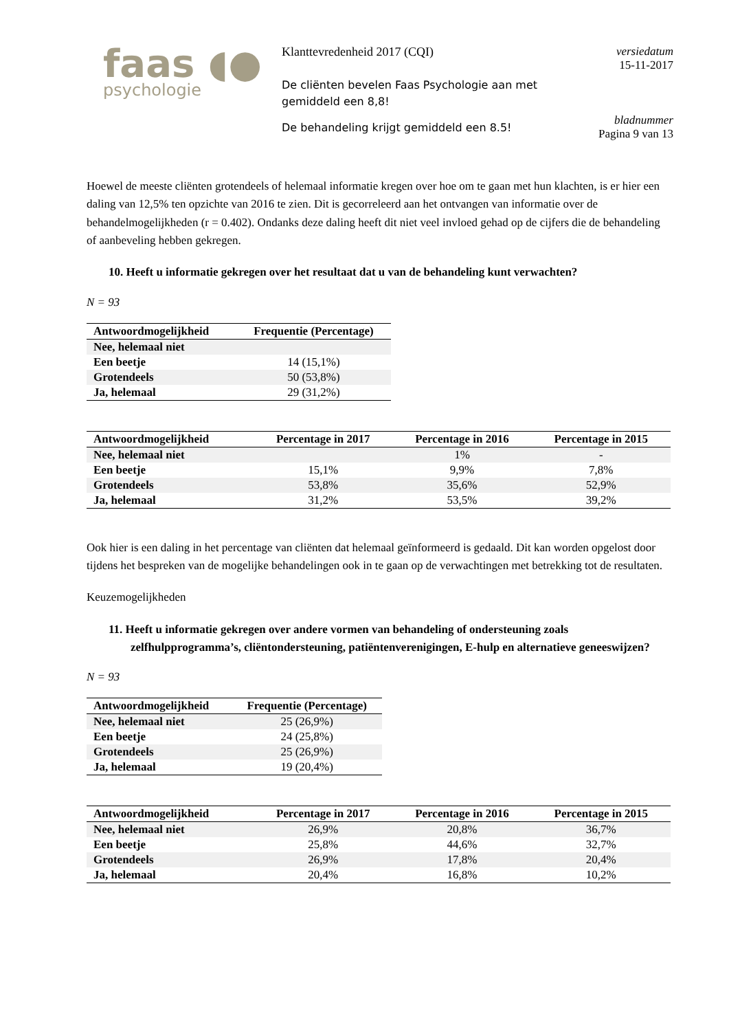faas ◖●
psychologie
Klanttevredenheid 2017 (CQI)
De cliënten bevelen Faas Psychologie aan met gemiddeld een 8,8!
De behandeling krijgt gemiddeld een 8.5!
versiedatum
15-11-2017
bladnummer
Pagina 9 van 13
Hoewel de meeste cliënten grotendeels of helemaal informatie kregen over hoe om te gaan met hun klachten, is er hier een daling van 12,5% ten opzichte van 2016 te zien. Dit is gecorreleerd aan het ontvangen van informatie over de behandelmogelijkheden (r = 0.402). Ondanks deze daling heeft dit niet veel invloed gehad op de cijfers die de behandeling of aanbeveling hebben gekregen.
10. Heeft u informatie gekregen over het resultaat dat u van de behandeling kunt verwachten?
N = 93
| Antwoordmogelijkheid | Frequentie (Percentage) |
| --- | --- |
| Nee, helemaal niet | |
| Een beetje | 14 (15,1%) |
| Grotendeels | 50 (53,8%) |
| Ja, helemaal | 29 (31,2%) |
| Antwoordmogelijkheid | Percentage in 2017 | Percentage in 2016 | Percentage in 2015 |
| --- | --- | --- | --- |
| Nee, helemaal niet | | 1% | - |
| Een beetje | 15,1% | 9,9% | 7,8% |
| Grotendeels | 53,8% | 35,6% | 52,9% |
| Ja, helemaal | 31,2% | 53,5% | 39,2% |
Ook hier is een daling in het percentage van cliënten dat helemaal geïnformeerd is gedaald. Dit kan worden opgelost door tijdens het bespreken van de mogelijke behandelingen ook in te gaan op de verwachtingen met betrekking tot de resultaten.
Keuzemogelijkheden
11. Heeft u informatie gekregen over andere vormen van behandeling of ondersteuning zoals zelfhulpprogramma’s, cliëntondersteuning, patiëntenverenigingen, E-hulp en alternatieve geneeswijzen?
N = 93
| Antwoordmogelijkheid | Frequentie (Percentage) |
| --- | --- |
| Nee, helemaal niet | 25 (26,9%) |
| Een beetje | 24 (25,8%) |
| Grotendeels | 25 (26,9%) |
| Ja, helemaal | 19 (20,4%) |
| Antwoordmogelijkheid | Percentage in 2017 | Percentage in 2016 | Percentage in 2015 |
| --- | --- | --- | --- |
| Nee, helemaal niet | 26,9% | 20,8% | 36,7% |
| Een beetje | 25,8% | 44,6% | 32,7% |
| Grotendeels | 26,9% | 17,8% | 20,4% |
| Ja, helemaal | 20,4% | 16,8% | 10,2% |